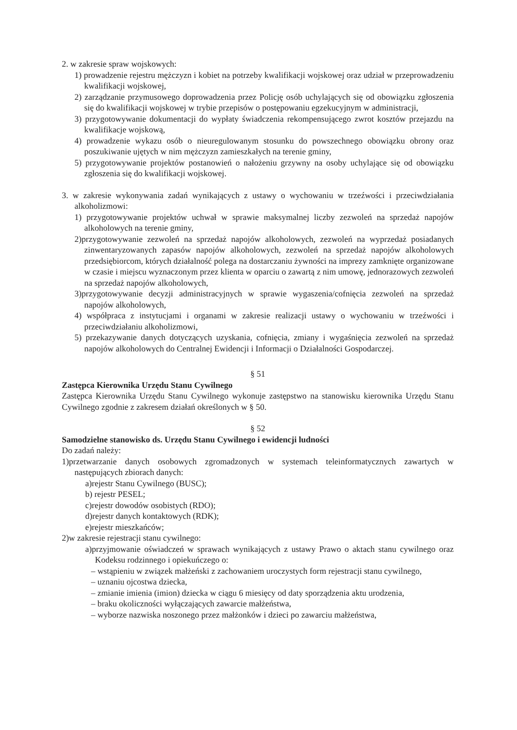2. w zakresie spraw wojskowych:
1) prowadzenie rejestru mężczyzn i kobiet na potrzeby kwalifikacji wojskowej oraz udział w przeprowadzeniu kwalifikacji wojskowej,
2) zarządzanie przymusowego doprowadzenia przez Policję osób uchylających się od obowiązku zgłoszenia się do kwalifikacji wojskowej w trybie przepisów o postępowaniu egzekucyjnym w administracji,
3) przygotowywanie dokumentacji do wypłaty świadczenia rekompensującego zwrot kosztów przejazdu na kwalifikacje wojskową,
4) prowadzenie wykazu osób o nieuregulowanym stosunku do powszechnego obowiązku obrony oraz poszukiwanie ujętych w nim mężczyzn zamieszkałych na terenie gminy,
5) przygotowywanie projektów postanowień o nałożeniu grzywny na osoby uchylające się od obowiązku zgłoszenia się do kwalifikacji wojskowej.
3. w zakresie wykonywania zadań wynikających z ustawy o wychowaniu w trzeźwości i przeciwdziałania alkoholizmowi:
1) przygotowywanie projektów uchwał w sprawie maksymalnej liczby zezwoleń na sprzedaż napojów alkoholowych na terenie gminy,
2)przygotowywanie zezwoleń na sprzedaż napojów alkoholowych, zezwoleń na wyprzedaż posiadanych zinwentaryzowanych zapasów napojów alkoholowych, zezwoleń na sprzedaż napojów alkoholowych przedsiębiorcom, których działalność polega na dostarczaniu żywności na imprezy zamknięte organizowane w czasie i miejscu wyznaczonym przez klienta w oparciu o zawartą z nim umowę, jednorazowych zezwoleń na sprzedaż napojów alkoholowych,
3)przygotowywanie decyzji administracyjnych w sprawie wygaszenia/cofnięcia zezwoleń na sprzedaż napojów alkoholowych,
4) współpraca z instytucjami i organami w zakresie realizacji ustawy o wychowaniu w trzeźwości i przeciwdziałaniu alkoholizmowi,
5) przekazywanie danych dotyczących uzyskania, cofnięcia, zmiany i wygaśnięcia zezwoleń na sprzedaż napojów alkoholowych do Centralnej Ewidencji i Informacji o Działalności Gospodarczej.
§ 51
Zastępca Kierownika Urzędu Stanu Cywilnego
Zastępca Kierownika Urzędu Stanu Cywilnego wykonuje zastępstwo na stanowisku kierownika Urzędu Stanu Cywilnego zgodnie z zakresem działań określonych w § 50.
§ 52
Samodzielne stanowisko ds. Urzędu Stanu Cywilnego i ewidencji ludności
Do zadań należy:
1)przetwarzanie danych osobowych zgromadzonych w systemach teleinformatycznych zawartych w następujących zbiorach danych:
a)rejestr Stanu Cywilnego (BUSC);
b) rejestr PESEL;
c)rejestr dowodów osobistych (RDO);
d)rejestr danych kontaktowych (RDK);
e)rejestr mieszkańców;
2)w zakresie rejestracji stanu cywilnego:
a)przyjmowanie oświadczeń w sprawach wynikających z ustawy Prawo o aktach stanu cywilnego oraz Kodeksu rodzinnego i opiekuńczego o:
– wstąpieniu w związek małżeński z zachowaniem uroczystych form rejestracji stanu cywilnego,
– uznaniu ojcostwa dziecka,
– zmianie imienia (imion) dziecka w ciągu 6 miesięcy od daty sporządzenia aktu urodzenia,
– braku okoliczności wyłączających zawarcie małżeństwa,
– wyborze nazwiska noszonego przez małżonków i dzieci po zawarciu małżeństwa,